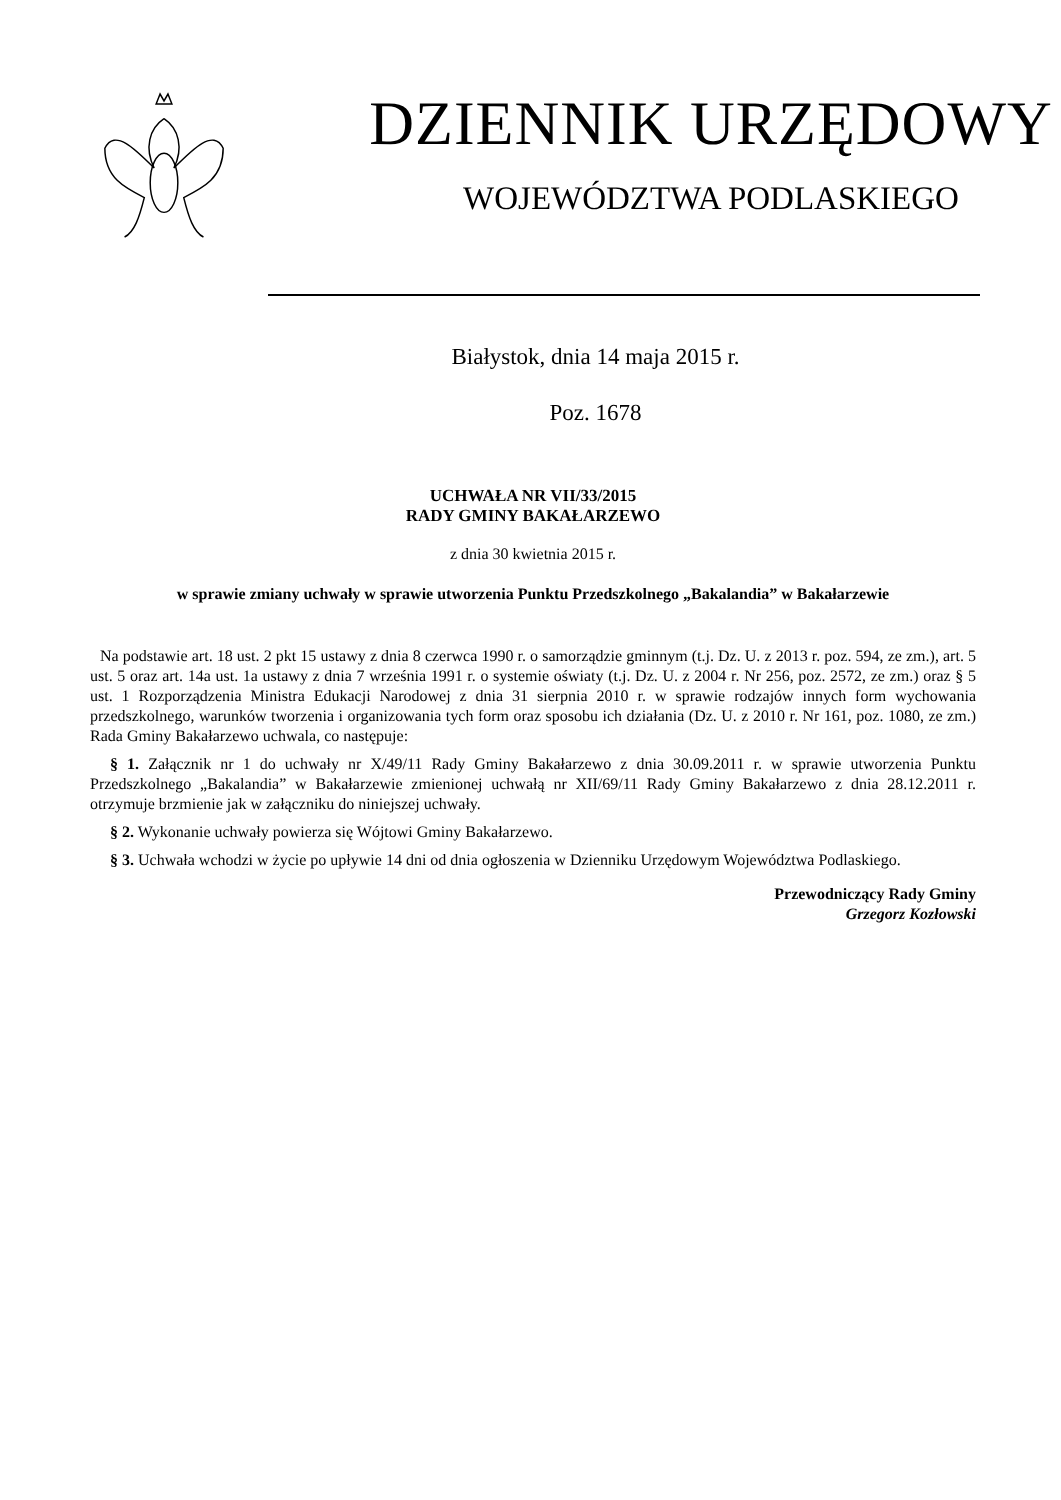DZIENNIK URZĘDOWY
WOJEWÓDZTWA PODLASKIEGO
Białystok, dnia 14 maja 2015 r.
Poz. 1678
UCHWAŁA NR VII/33/2015
RADY GMINY BAKAŁARZEWO
z dnia 30 kwietnia 2015 r.
w sprawie zmiany uchwały w sprawie utworzenia Punktu Przedszkolnego „Bakalandia” w Bakałarzewie
Na podstawie art. 18 ust. 2 pkt 15 ustawy z dnia 8 czerwca 1990 r. o samorządzie gminnym (t.j. Dz. U. z 2013 r. poz. 594, ze zm.), art. 5 ust. 5 oraz art. 14a ust. 1a ustawy z dnia 7 września 1991 r. o systemie oświaty (t.j. Dz. U. z 2004 r. Nr 256, poz. 2572, ze zm.) oraz § 5 ust. 1 Rozporządzenia Ministra Edukacji Narodowej z dnia 31 sierpnia 2010 r. w sprawie rodzajów innych form wychowania przedszkolnego, warunków tworzenia i organizowania tych form oraz sposobu ich działania (Dz. U. z 2010 r. Nr 161, poz. 1080, ze zm.) Rada Gminy Bakałarzewo uchwala, co następuje:
§ 1. Załącznik nr 1 do uchwały nr X/49/11 Rady Gminy Bakałarzewo z dnia 30.09.2011 r. w sprawie utworzenia Punktu Przedszkolnego „Bakalandia” w Bakałarzewie zmienionej uchwałą nr XII/69/11 Rady Gminy Bakałarzewo z dnia 28.12.2011 r. otrzymuje brzmienie jak w załączniku do niniejszej uchwały.
§ 2. Wykonanie uchwały powierza się Wójtowi Gminy Bakałarzewo.
§ 3. Uchwała wchodzi w życie po upływie 14 dni od dnia ogłoszenia w Dzienniku Urzędowym Województwa Podlaskiego.
Przewodniczący Rady Gminy
Grzegorz Kozłowski